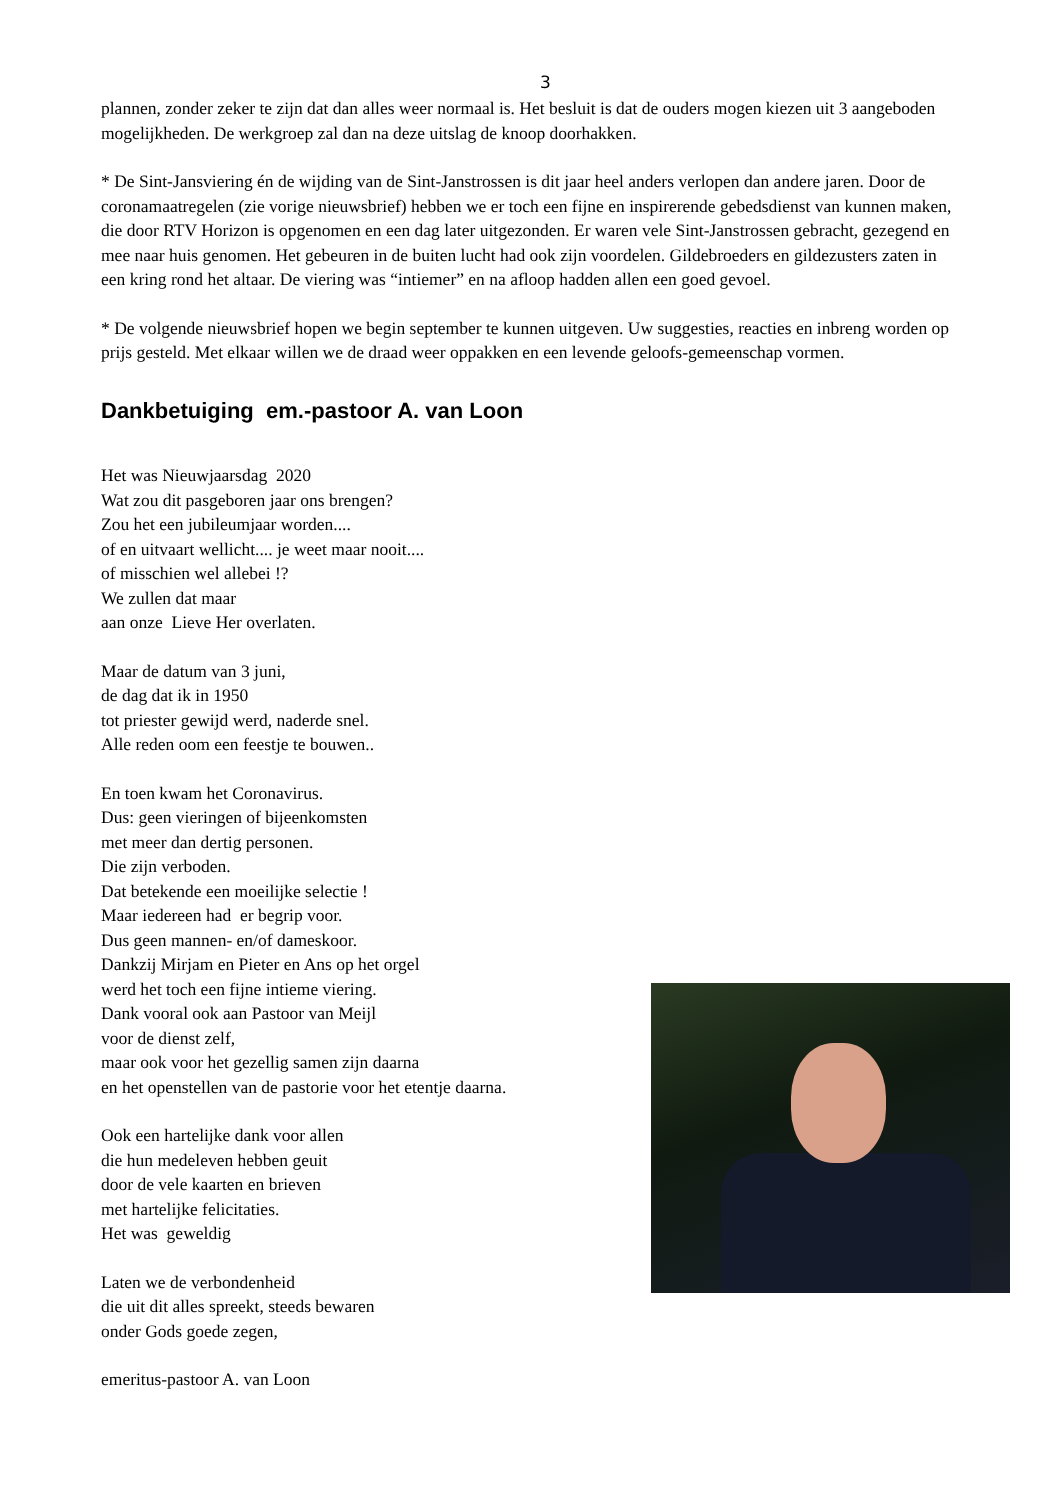3
plannen, zonder zeker te zijn dat dan alles weer normaal is. Het besluit is dat de ouders mogen kiezen uit 3 aangeboden mogelijkheden. De werkgroep zal dan na deze uitslag de knoop doorhakken.
* De Sint-Jansviering én de wijding van de Sint-Janstrossen is dit jaar heel anders verlopen dan andere jaren. Door de coronamaatregelen (zie vorige nieuwsbrief) hebben we er toch een fijne en inspirerende gebedsdienst van kunnen maken, die door RTV Horizon is opgenomen en een dag later uitgezonden. Er waren vele Sint-Janstrossen gebracht, gezegend en mee naar huis genomen. Het gebeuren in de buiten lucht had ook zijn voordelen. Gildebroeders en gildezusters zaten in een kring rond het altaar. De viering was “intiemer” en na afloop hadden allen een goed gevoel.
* De volgende nieuwsbrief hopen we begin september te kunnen uitgeven. Uw suggesties, reacties en inbreng worden op prijs gesteld. Met elkaar willen we de draad weer oppakken en een levende geloofs-gemeenschap vormen.
Dankbetuiging em.-pastoor A. van Loon
Het was Nieuwjaarsdag 2020
Wat zou dit pasgeboren jaar ons brengen?
Zou het een jubileumjaar worden....
of en uitvaart wellicht.... je weet maar nooit....
of misschien wel allebei !?
We zullen dat maar
aan onze Lieve Her overlaten.
Maar de datum van 3 juni,
de dag dat ik in 1950
tot priester gewijd werd, naderde snel.
Alle reden oom een feestje te bouwen..
En toen kwam het Coronavirus.
Dus: geen vieringen of bijeenkomsten
met meer dan dertig personen.
Die zijn verboden.
Dat betekende een moeilijke selectie !
Maar iedereen had er begrip voor.
Dus geen mannen- en/of dameskoor.
Dankzij Mirjam en Pieter en Ans op het orgel
werd het toch een fijne intieme viering.
Dank vooral ook aan Pastoor van Meijl
voor de dienst zelf,
maar ook voor het gezellig samen zijn daarna
en het openstellen van de pastorie voor het etentje daarna.
Ook een hartelijke dank voor allen
die hun medeleven hebben geuit
door de vele kaarten en brieven
met hartelijke felicitaties.
Het was geweldig
Laten we de verbondenheid
die uit dit alles spreekt, steeds bewaren
onder Gods goede zegen,
emeritus-pastoor A. van Loon